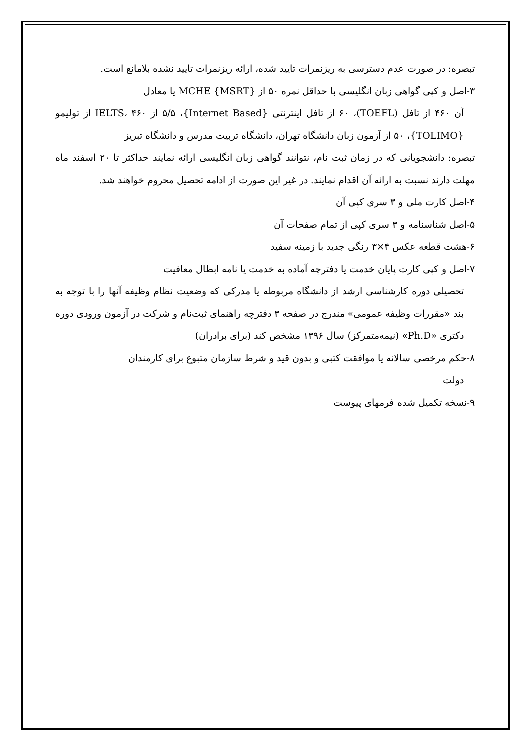تبصره: در صورت عدم دسترسی به ریزنمرات تایید شده، ارائه ریزنمرات تایید نشده بلامانع است.
۳-اصل و کپی گواهی زبان انگلیسی با حداقل نمره ۵۰ از MCHE {MSRT} یا معادل
آن ۴۶۰ از تافل (TOEFL)، ۶۰ از تافل اینترنتی {Internet Based}، ۵/۵ از IELTS، ۴۶۰ از تولیمو {TOLIMO}، ۵۰ از آزمون زبان دانشگاه تهران، دانشگاه تربیت مدرس و دانشگاه تبریز
تبصره: دانشجویانی که در زمان ثبت نام، نتوانند گواهی زبان انگلیسی ارائه نمایند حداکثر تا ۲۰ اسفند ماه مهلت دارند نسبت به ارائه آن اقدام نمایند. در غیر این صورت از ادامه تحصیل محروم خواهند شد.
۴-اصل کارت ملی و ۳ سری کپی آن
۵-اصل شناسنامه و ۳ سری کپی از تمام صفحات آن
۶-هشت قطعه عکس ۴×۳ رنگی جدید با زمینه سفید
۷-اصل و کپی کارت پایان خدمت یا دفترچه آماده به خدمت یا نامه ابطال معافیت
تحصیلی دوره کارشناسی ارشد از دانشگاه مربوطه یا مدرکی که وضعیت نظام وظیفه آنها را با توجه به بند «مقررات وظیفه عمومی» مندرج در صفحه ۳ دفترچه راهنمای ثبت‌نام و شرکت در آزمون ورودی دوره دکتری «Ph.D» (نیمه‌متمرکز) سال ۱۳۹۶ مشخص کند (برای برادران)
۸-حکم مرخصی سالانه یا موافقت کتبی و بدون قید و شرط سازمان متبوع برای کارمندان
دولت
۹-نسخه تکمیل شده فرمهای پیوست